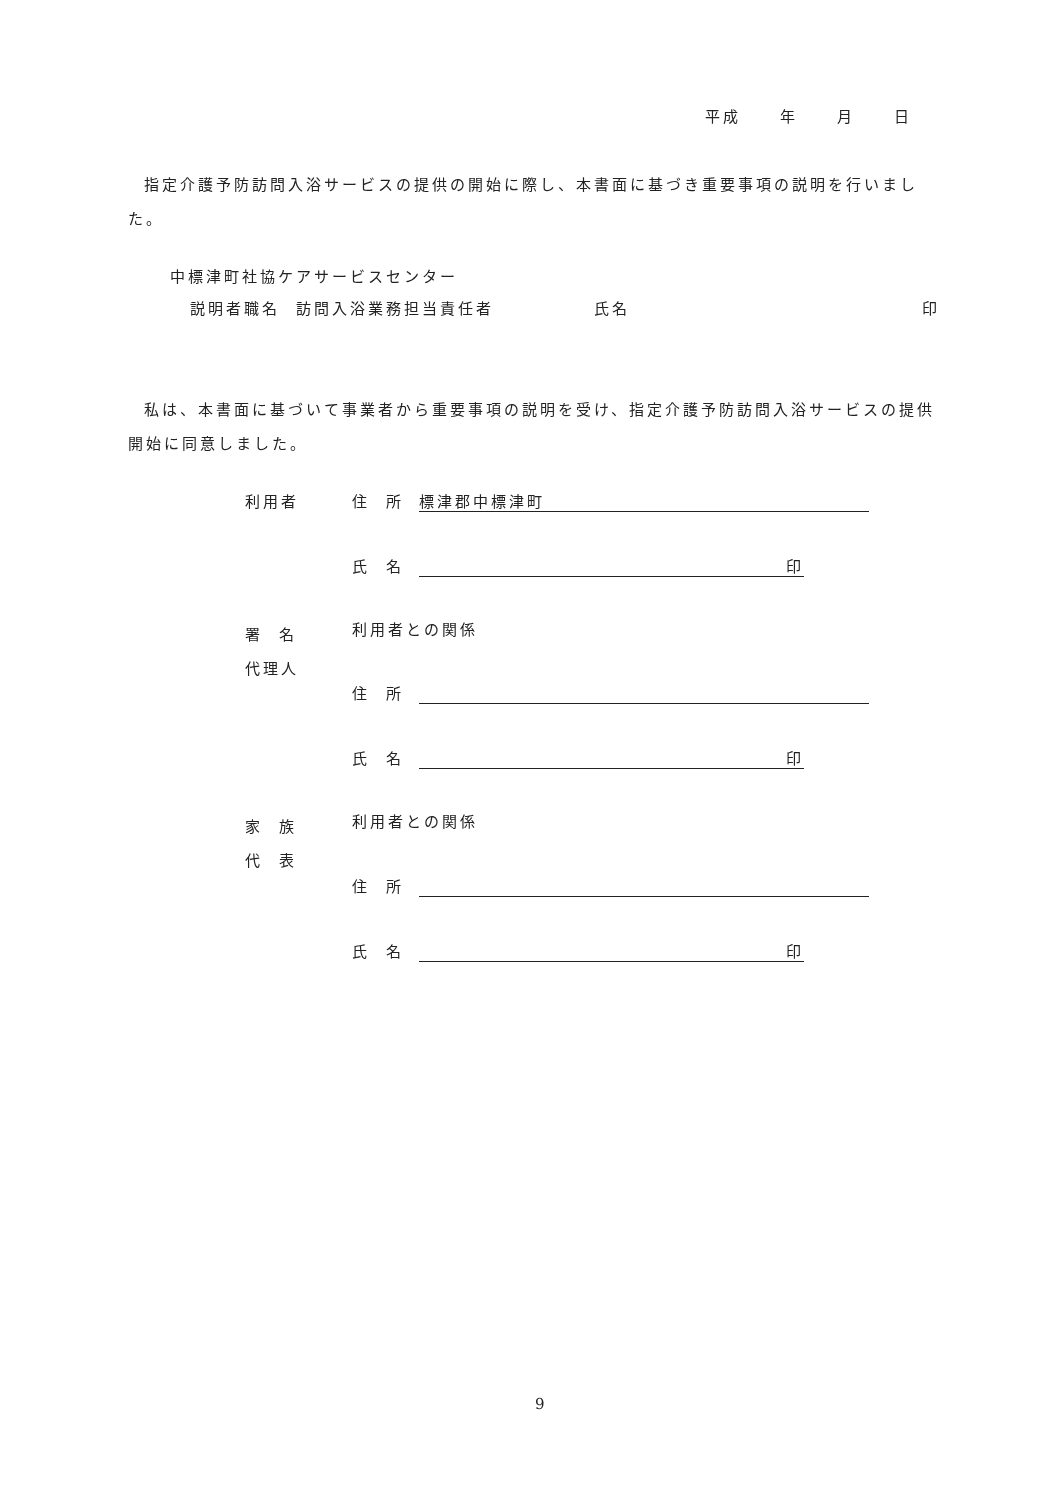平成 年 月 日
指定介護予防訪問入浴サービスの提供の開始に際し、本書面に基づき重要事項の説明を行いました。
中標津町社協ケアサービスセンター
説明者職名 訪問入浴業務担当責任者 氏名 印
私は、本書面に基づいて事業者から重要事項の説明を受け、指定介護予防訪問入浴サービスの提供開始に同意しました。
利用者 住 所 標津郡中標津町
氏 名 印
署 名
代理人
利用者との関係
住 所
氏 名 印
家 族
代 表
利用者との関係
住 所
氏 名 印
9